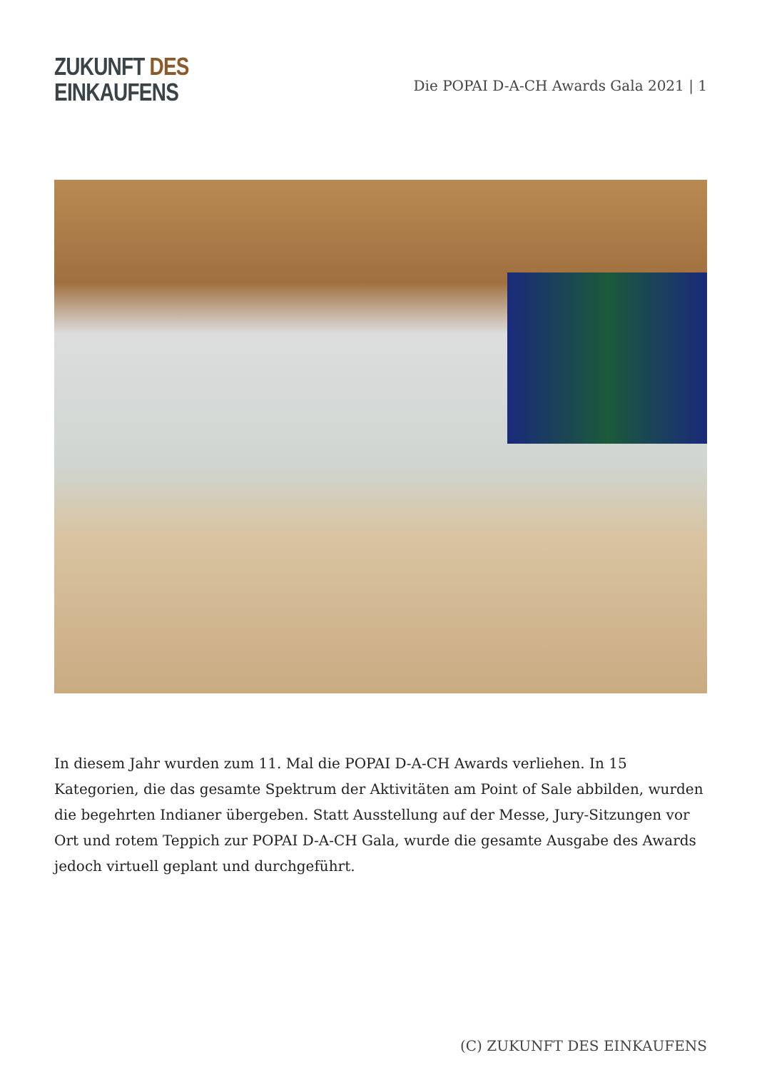ZUKUNFT DES
EINKAUFENS
Die POPAI D-A-CH Awards Gala 2021 | 1
In diesem Jahr wurden zum 11. Mal die POPAI D-A-CH Awards verliehen. In 15 Kategorien, die das gesamte Spektrum der Aktivitäten am Point of Sale abbilden, wurden die begehrten Indianer übergeben. Statt Ausstellung auf der Messe, Jury-Sitzungen vor Ort und rotem Teppich zur POPAI D-A-CH Gala, wurde die gesamte Ausgabe des Awards jedoch virtuell geplant und durchgeführt.
(C) ZUKUNFT DES EINKAUFENS